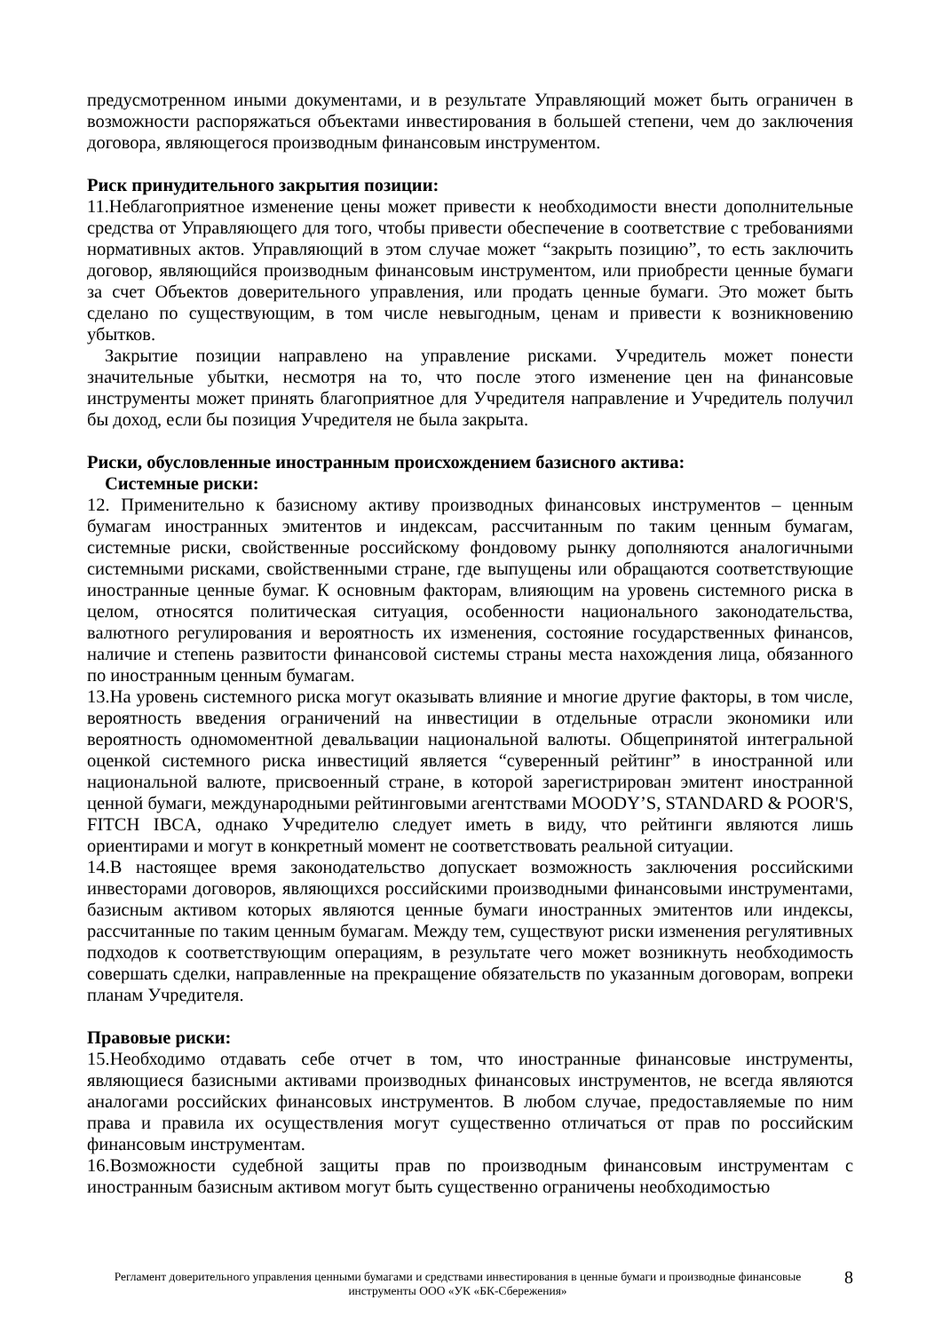предусмотренном иными документами, и в результате Управляющий может быть ограничен в возможности распоряжаться объектами инвестирования в большей степени, чем до заключения договора, являющегося производным финансовым инструментом.
Риск принудительного закрытия позиции:
11.Неблагоприятное изменение цены может привести к необходимости внести дополнительные средства от Управляющего для того, чтобы привести обеспечение в соответствие с требованиями нормативных актов. Управляющий в этом случае может “закрыть позицию”, то есть заключить договор, являющийся производным финансовым инструментом, или приобрести ценные бумаги за счет Объектов доверительного управления, или продать ценные бумаги. Это может быть сделано по существующим, в том числе невыгодным, ценам и привести к возникновению убытков.
Закрытие позиции направлено на управление рисками. Учредитель может понести значительные убытки, несмотря на то, что после этого изменение цен на финансовые инструменты может принять благоприятное для Учредителя направление и Учредитель получил бы доход, если бы позиция Учредителя не была закрыта.
Риски, обусловленные иностранным происхождением базисного актива:
Системные риски:
12. Применительно к базисному активу производных финансовых инструментов – ценным бумагам иностранных эмитентов и индексам, рассчитанным по таким ценным бумагам, системные риски, свойственные российскому фондовому рынку дополняются аналогичными системными рисками, свойственными стране, где выпущены или обращаются соответствующие иностранные ценные бумаг. К основным факторам, влияющим на уровень системного риска в целом, относятся политическая ситуация, особенности национального законодательства, валютного регулирования и вероятность их изменения, состояние государственных финансов, наличие и степень развитости финансовой системы страны места нахождения лица, обязанного по иностранным ценным бумагам.
13.На уровень системного риска могут оказывать влияние и многие другие факторы, в том числе, вероятность введения ограничений на инвестиции в отдельные отрасли экономики или вероятность одномоментной девальвации национальной валюты. Общепринятой интегральной оценкой системного риска инвестиций является “суверенный рейтинг” в иностранной или национальной валюте, присвоенный стране, в которой зарегистрирован эмитент иностранной ценной бумаги, международными рейтинговыми агентствами MOODY’S, STANDARD & POOR'S, FITCH IBCA, однако Учредителю следует иметь в виду, что рейтинги являются лишь ориентирами и могут в конкретный момент не соответствовать реальной ситуации.
14.В настоящее время законодательство допускает возможность заключения российскими инвесторами договоров, являющихся российскими производными финансовыми инструментами, базисным активом которых являются ценные бумаги иностранных эмитентов или индексы, рассчитанные по таким ценным бумагам. Между тем, существуют риски изменения регулятивных подходов к соответствующим операциям, в результате чего может возникнуть необходимость совершать сделки, направленные на прекращение обязательств по указанным договорам, вопреки планам Учредителя.
Правовые риски:
15.Необходимо отдавать себе отчет в том, что иностранные финансовые инструменты, являющиеся базисными активами производных финансовых инструментов, не всегда являются аналогами российских финансовых инструментов. В любом случае, предоставляемые по ним права и правила их осуществления могут существенно отличаться от прав по российским финансовым инструментам.
16.Возможности судебной защиты прав по производным финансовым инструментам с иностранным базисным активом могут быть существенно ограничены необходимостью
Регламент доверительного управления ценными бумагами и средствами инвестирования в ценные бумаги и производные финансовые инструменты ООО «УК «БК-Сбережения»
8